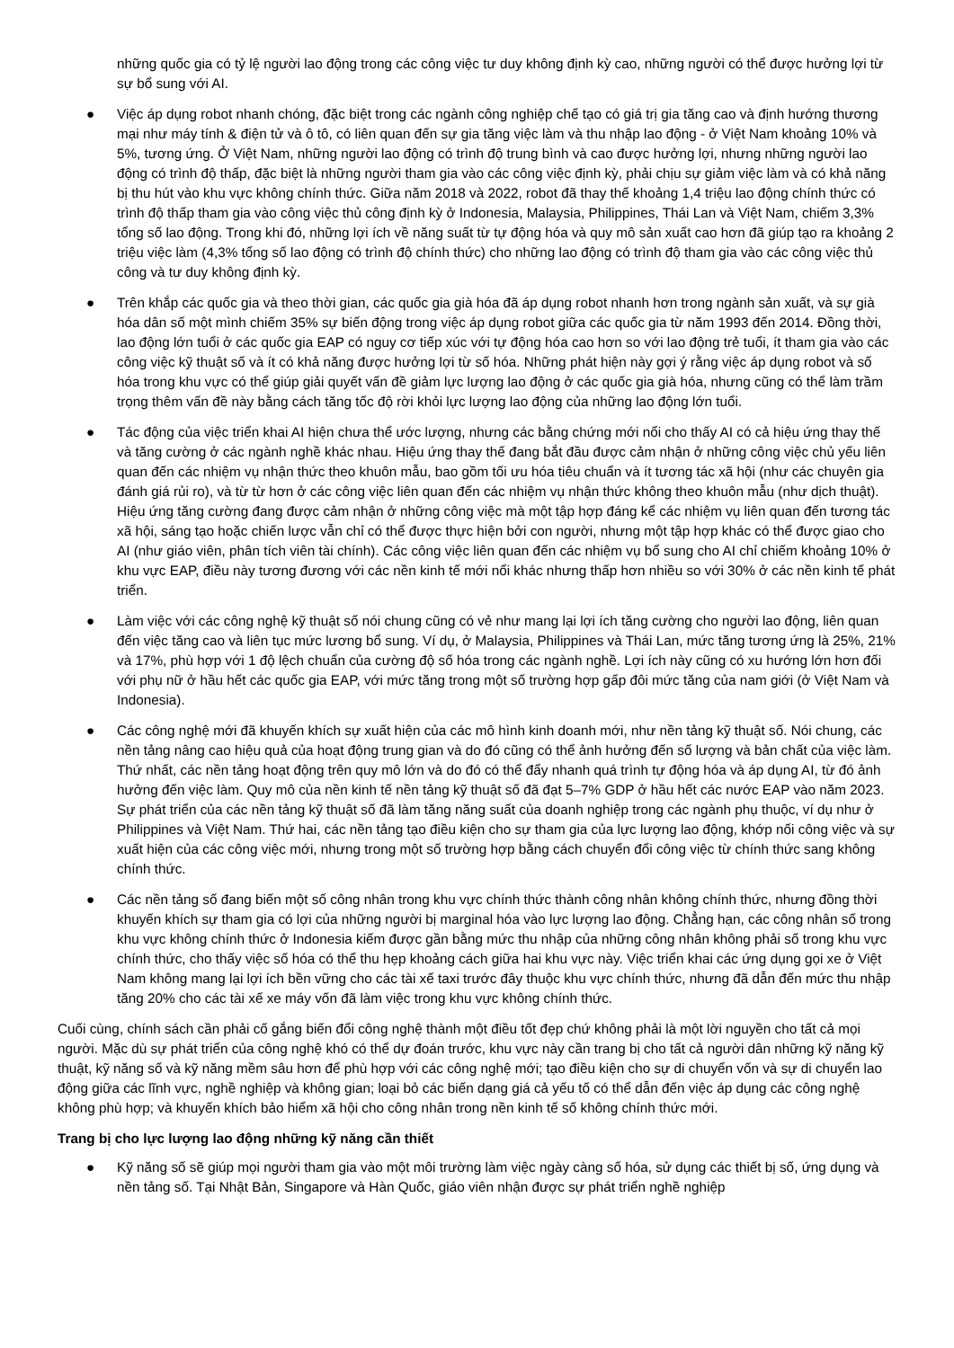những quốc gia có tỷ lệ người lao động trong các công việc tư duy không định kỳ cao, những người có thể được hưởng lợi từ sự bổ sung với AI.
● Việc áp dụng robot nhanh chóng, đặc biệt trong các ngành công nghiệp chế tạo có giá trị gia tăng cao và định hướng thương mại như máy tính & điện tử và ô tô, có liên quan đến sự gia tăng việc làm và thu nhập lao động - ở Việt Nam khoảng 10% và 5%, tương ứng. Ở Việt Nam, những người lao động có trình độ trung bình và cao được hưởng lợi, nhưng những người lao động có trình độ thấp, đặc biệt là những người tham gia vào các công việc định kỳ, phải chịu sự giảm việc làm và có khả năng bị thu hút vào khu vực không chính thức. Giữa năm 2018 và 2022, robot đã thay thế khoảng 1,4 triệu lao động chính thức có trình độ thấp tham gia vào công việc thủ công định kỳ ở Indonesia, Malaysia, Philippines, Thái Lan và Việt Nam, chiếm 3,3% tổng số lao động. Trong khi đó, những lợi ích về năng suất từ tự động hóa và quy mô sản xuất cao hơn đã giúp tạo ra khoảng 2 triệu việc làm (4,3% tổng số lao động có trình độ chính thức) cho những lao động có trình độ tham gia vào các công việc thủ công và tư duy không định kỳ.
● Trên khắp các quốc gia và theo thời gian, các quốc gia già hóa đã áp dụng robot nhanh hơn trong ngành sản xuất, và sự già hóa dân số một mình chiếm 35% sự biến động trong việc áp dụng robot giữa các quốc gia từ năm 1993 đến 2014. Đồng thời, lao động lớn tuổi ở các quốc gia EAP có nguy cơ tiếp xúc với tự động hóa cao hơn so với lao động trẻ tuổi, ít tham gia vào các công việc kỹ thuật số và ít có khả năng được hưởng lợi từ số hóa. Những phát hiện này gợi ý rằng việc áp dụng robot và số hóa trong khu vực có thể giúp giải quyết vấn đề giảm lực lượng lao động ở các quốc gia già hóa, nhưng cũng có thể làm trầm trọng thêm vấn đề này bằng cách tăng tốc độ rời khỏi lực lượng lao động của những lao động lớn tuổi.
● Tác động của việc triển khai AI hiện chưa thể ước lượng, nhưng các bằng chứng mới nổi cho thấy AI có cả hiệu ứng thay thế và tăng cường ở các ngành nghề khác nhau. Hiệu ứng thay thế đang bắt đầu được cảm nhận ở những công việc chủ yếu liên quan đến các nhiệm vụ nhận thức theo khuôn mẫu, bao gồm tối ưu hóa tiêu chuẩn và ít tương tác xã hội (như các chuyên gia đánh giá rủi ro), và từ từ hơn ở các công việc liên quan đến các nhiệm vụ nhận thức không theo khuôn mẫu (như dịch thuật). Hiệu ứng tăng cường đang được cảm nhận ở những công việc mà một tập hợp đáng kể các nhiệm vụ liên quan đến tương tác xã hội, sáng tạo hoặc chiến lược vẫn chỉ có thể được thực hiện bởi con người, nhưng một tập hợp khác có thể được giao cho AI (như giáo viên, phân tích viên tài chính). Các công việc liên quan đến các nhiệm vụ bổ sung cho AI chỉ chiếm khoảng 10% ở khu vực EAP, điều này tương đương với các nền kinh tế mới nổi khác nhưng thấp hơn nhiều so với 30% ở các nền kinh tế phát triển.
● Làm việc với các công nghệ kỹ thuật số nói chung cũng có vẻ như mang lại lợi ích tăng cường cho người lao động, liên quan đến việc tăng cao và liên tục mức lương bổ sung. Ví dụ, ở Malaysia, Philippines và Thái Lan, mức tăng tương ứng là 25%, 21% và 17%, phù hợp với 1 độ lệch chuẩn của cường độ số hóa trong các ngành nghề. Lợi ích này cũng có xu hướng lớn hơn đối với phụ nữ ở hầu hết các quốc gia EAP, với mức tăng trong một số trường hợp gấp đôi mức tăng của nam giới (ở Việt Nam và Indonesia).
● Các công nghệ mới đã khuyến khích sự xuất hiện của các mô hình kinh doanh mới, như nền tảng kỹ thuật số. Nói chung, các nền tảng nâng cao hiệu quả của hoạt động trung gian và do đó cũng có thể ảnh hưởng đến số lượng và bản chất của việc làm. Thứ nhất, các nền tảng hoạt động trên quy mô lớn và do đó có thể đẩy nhanh quá trình tự động hóa và áp dụng AI, từ đó ảnh hưởng đến việc làm. Quy mô của nền kinh tế nền tảng kỹ thuật số đã đạt 5–7% GDP ở hầu hết các nước EAP vào năm 2023. Sự phát triển của các nền tảng kỹ thuật số đã làm tăng năng suất của doanh nghiệp trong các ngành phụ thuộc, ví dụ như ở Philippines và Việt Nam. Thứ hai, các nền tảng tạo điều kiện cho sự tham gia của lực lượng lao động, khớp nối công việc và sự xuất hiện của các công việc mới, nhưng trong một số trường hợp bằng cách chuyển đổi công việc từ chính thức sang không chính thức.
● Các nền tảng số đang biến một số công nhân trong khu vực chính thức thành công nhân không chính thức, nhưng đồng thời khuyến khích sự tham gia có lợi của những người bị marginal hóa vào lực lượng lao động. Chẳng hạn, các công nhân số trong khu vực không chính thức ở Indonesia kiếm được gần bằng mức thu nhập của những công nhân không phải số trong khu vực chính thức, cho thấy việc số hóa có thể thu hẹp khoảng cách giữa hai khu vực này. Việc triển khai các ứng dụng gọi xe ở Việt Nam không mang lại lợi ích bền vững cho các tài xế taxi trước đây thuộc khu vực chính thức, nhưng đã dẫn đến mức thu nhập tăng 20% cho các tài xế xe máy vốn đã làm việc trong khu vực không chính thức.
Cuối cùng, chính sách cần phải cố gắng biến đổi công nghệ thành một điều tốt đẹp chứ không phải là một lời nguyền cho tất cả mọi người. Mặc dù sự phát triển của công nghệ khó có thể dự đoán trước, khu vực này cần trang bị cho tất cả người dân những kỹ năng kỹ thuật, kỹ năng số và kỹ năng mềm sâu hơn để phù hợp với các công nghệ mới; tạo điều kiện cho sự di chuyển vốn và sự di chuyển lao động giữa các lĩnh vực, nghề nghiệp và không gian; loại bỏ các biến dạng giá cả yếu tố có thể dẫn đến việc áp dụng các công nghệ không phù hợp; và khuyến khích bảo hiểm xã hội cho công nhân trong nền kinh tế số không chính thức mới.
Trang bị cho lực lượng lao động những kỹ năng cần thiết
● Kỹ năng số sẽ giúp mọi người tham gia vào một môi trường làm việc ngày càng số hóa, sử dụng các thiết bị số, ứng dụng và nền tảng số. Tại Nhật Bản, Singapore và Hàn Quốc, giáo viên nhận được sự phát triển nghề nghiệp